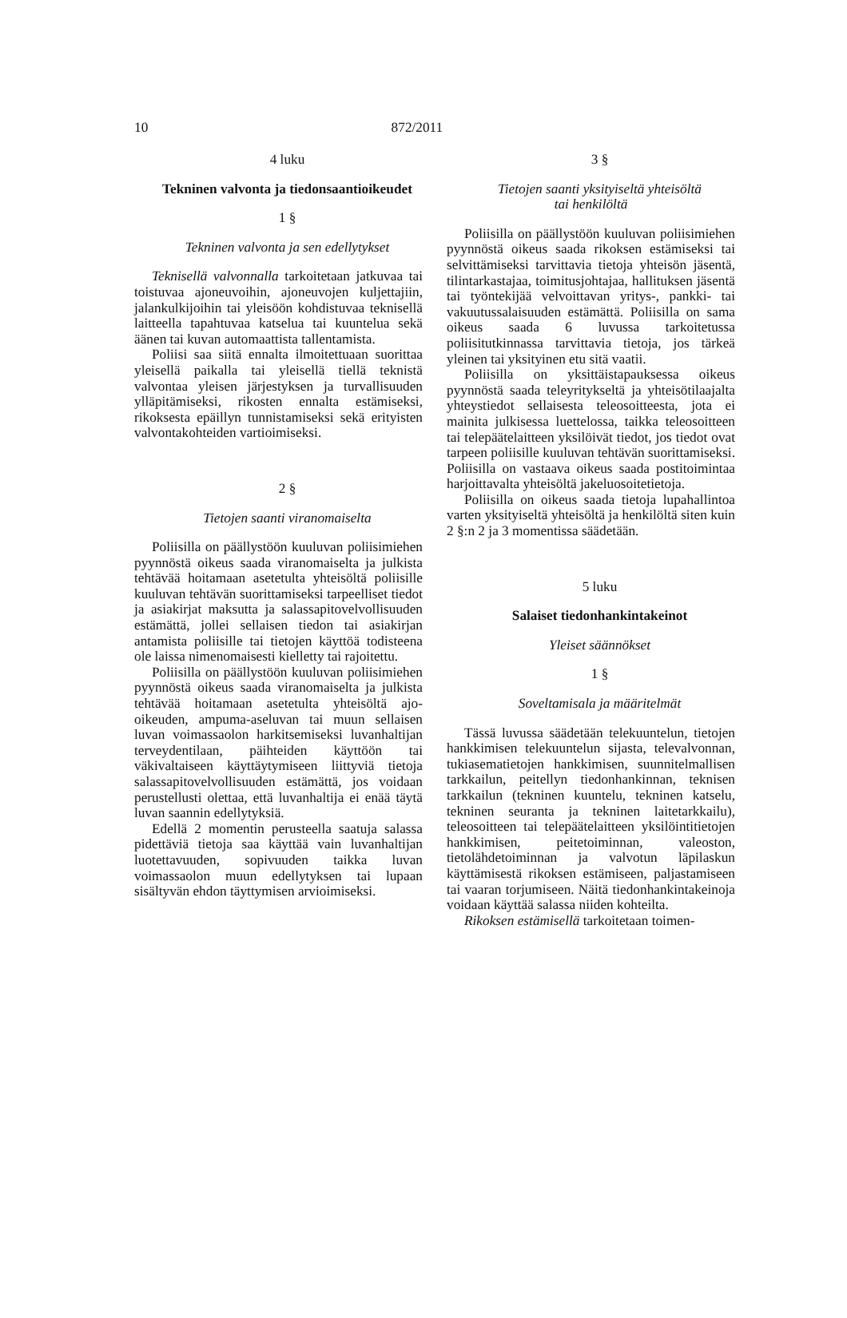10 872/2011
4 luku
Tekninen valvonta ja tiedonsaantioikeudet
1 §
Tekninen valvonta ja sen edellytykset
Teknisellä valvonnalla tarkoitetaan jatkuvaa tai toistuvaa ajoneuvoihin, ajoneuvojen kuljettajiin, jalankulkijoihin tai yleisöön kohdistuvaa teknisellä laitteella tapahtuvaa katselua tai kuuntelua sekä äänen tai kuvan automaattista tallentamista.
Poliisi saa siitä ennalta ilmoitettuaan suorittaa yleisellä paikalla tai yleisellä tiellä teknistä valvontaa yleisen järjestyksen ja turvallisuuden ylläpitämiseksi, rikosten ennalta estämiseksi, rikoksesta epäillyn tunnistamiseksi sekä erityisten valvontakohteiden vartioimiseksi.
2 §
Tietojen saanti viranomaiselta
Poliisilla on päällystöön kuuluvan poliisimiehen pyynnöstä oikeus saada viranomaiselta ja julkista tehtävää hoitamaan asetetulta yhteisöltä poliisille kuuluvan tehtävän suorittamiseksi tarpeelliset tiedot ja asiakirjat maksutta ja salassapitovelvollisuuden estämättä, jollei sellaisen tiedon tai asiakirjan antamista poliisille tai tietojen käyttöä todisteena ole laissa nimenomaisesti kielletty tai rajoitettu.
Poliisilla on päällystöön kuuluvan poliisimiehen pyynnöstä oikeus saada viranomaiselta ja julkista tehtävää hoitamaan asetetulta yhteisöltä ajo-oikeuden, ampuma-aseluvan tai muun sellaisen luvan voimassaolon harkitsemiseksi luvanhaltijan terveydentilaan, päihteiden käyttöön tai väkivaltaiseen käyttäytymiseen liittyviä tietoja salassapitovelvollisuuden estämättä, jos voidaan perustellusti olettaa, että luvanhaltija ei enää täytä luvan saannin edellytyksiä.
Edellä 2 momentin perusteella saatuja salassa pidettäviä tietoja saa käyttää vain luvanhaltijan luotettavuuden, sopivuuden taikka luvan voimassaolon muun edellytyksen tai lupaan sisältyvän ehdon täyttymisen arvioimiseksi.
3 §
Tietojen saanti yksityiseltä yhteisöltä
tai henkilöltä
Poliisilla on päällystöön kuuluvan poliisimiehen pyynnöstä oikeus saada rikoksen estämiseksi tai selvittämiseksi tarvittavia tietoja yhteisön jäsentä, tilintarkastajaa, toimitusjohtajaa, hallituksen jäsentä tai työntekijää velvoittavan yritys-, pankki- tai vakuutussalaisuuden estämättä. Poliisilla on sama oikeus saada 6 luvussa tarkoitetussa poliisitutkinnassa tarvittavia tietoja, jos tärkeä yleinen tai yksityinen etu sitä vaatii.
Poliisilla on yksittäistapauksessa oikeus pyynnöstä saada teleyritykseltä ja yhteisötilaajalta yhteystiedot sellaisesta teleosoitteesta, jota ei mainita julkisessa luettelossa, taikka teleosoitteen tai telepäätelaitteen yksilöivät tiedot, jos tiedot ovat tarpeen poliisille kuuluvan tehtävän suorittamiseksi. Poliisilla on vastaava oikeus saada postitoimintaa harjoittavalta yhteisöltä jakeluosoitetietoja.
Poliisilla on oikeus saada tietoja lupahallintoa varten yksityiseltä yhteisöltä ja henkilöltä siten kuin 2 §:n 2 ja 3 momentissa säädetään.
5 luku
Salaiset tiedonhankintakeinot
Yleiset säännökset
1 §
Soveltamisala ja määritelmät
Tässä luvussa säädetään telekuuntelun, tietojen hankkimisen telekuuntelun sijasta, televalvonnan, tukiasematietojen hankkimisen, suunnitelmallisen tarkkailun, peitellyn tiedonhankinnan, teknisen tarkkailun (tekninen kuuntelu, tekninen katselu, tekninen seuranta ja tekninen laitetarkkailu), teleosoitteen tai telepäätelaitteen yksilöintitietojen hankkimisen, peitetoiminnan, valeoston, tietolähdetoiminnan ja valvotun läpilaskun käyttämisestä rikoksen estämiseen, paljastamiseen tai vaaran torjumiseen. Näitä tiedonhankintakeinoja voidaan käyttää salassa niiden kohteilta.
Rikoksen estämisellä tarkoitetaan toimen-